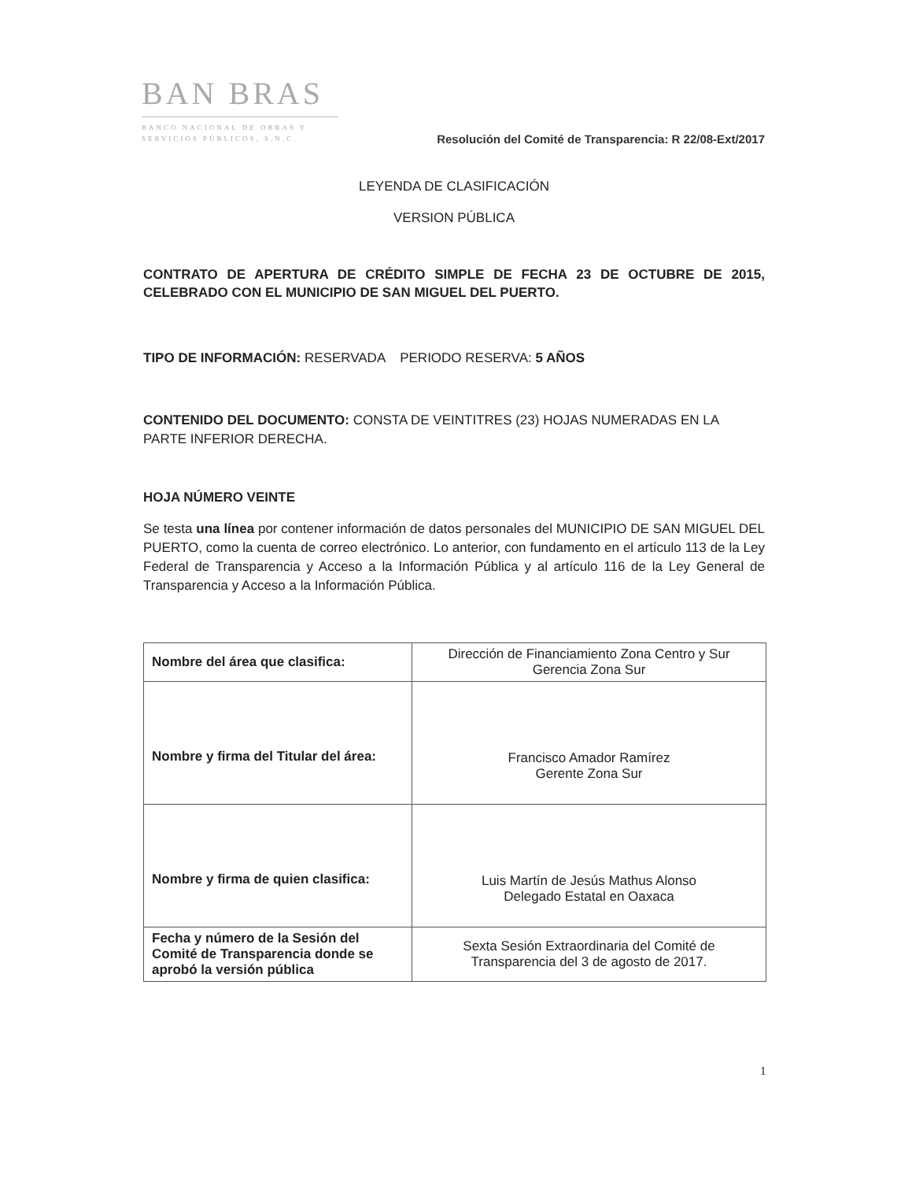BAN BRAS
BANCO NACIONAL DE OBRAS Y SERVICIOS PÚBLICOS, S.N.C.
Resolución del Comité de Transparencia: R 22/08-Ext/2017
LEYENDA DE CLASIFICACIÓN
VERSION PÚBLICA
CONTRATO DE APERTURA DE CRÉDITO SIMPLE DE FECHA 23 DE OCTUBRE DE 2015, CELEBRADO CON EL MUNICIPIO DE SAN MIGUEL DEL PUERTO.
TIPO DE INFORMACIÓN: RESERVADA PERIODO RESERVA: 5 AÑOS
CONTENIDO DEL DOCUMENTO: CONSTA DE VEINTITRES (23) HOJAS NUMERADAS EN LA PARTE INFERIOR DERECHA.
HOJA NÚMERO VEINTE
Se testa una línea por contener información de datos personales del MUNICIPIO DE SAN MIGUEL DEL PUERTO, como la cuenta de correo electrónico. Lo anterior, con fundamento en el artículo 113 de la Ley Federal de Transparencia y Acceso a la Información Pública y al artículo 116 de la Ley General de Transparencia y Acceso a la Información Pública.
| Nombre del área que clasifica: | Dirección de Financiamiento Zona Centro y Sur Gerencia Zona Sur |
| Nombre y firma del Titular del área: | Francisco Amador Ramírez Gerente Zona Sur |
| Nombre y firma de quien clasifica: | Luis Martín de Jesús Mathus Alonso Delegado Estatal en Oaxaca |
| Fecha y número de la Sesión del Comité de Transparencia donde se aprobó la versión pública | Sexta Sesión Extraordinaria del Comité de Transparencia del 3 de agosto de 2017. |
1